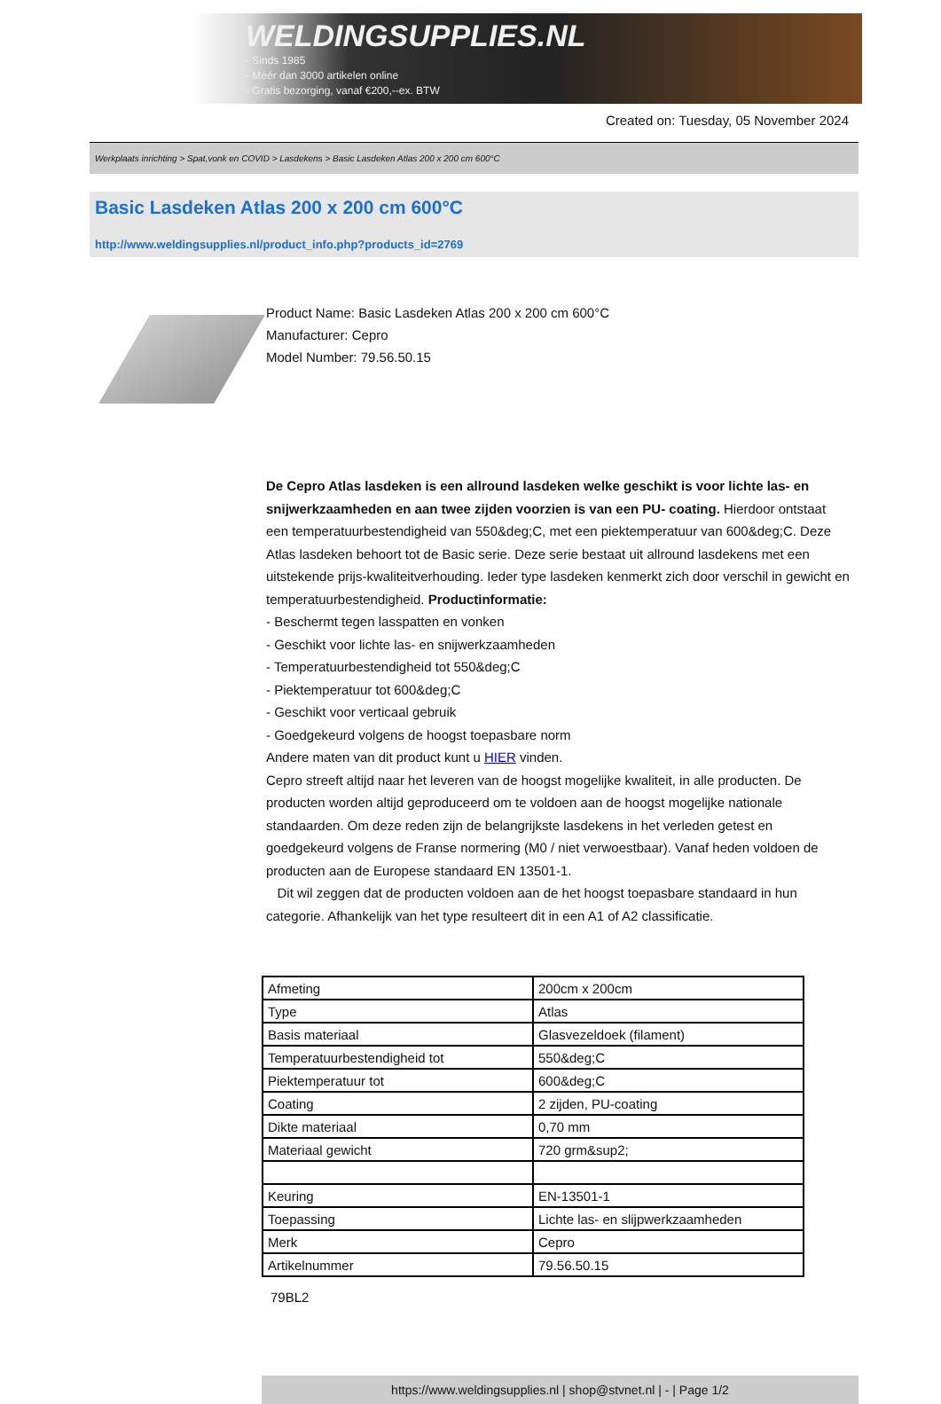WELDINGSUPPLIES.NL
- Sinds 1985
- Méér dan 3000 artikelen online
- Gratis bezorging, vanaf €200,--ex. BTW
Created on: Tuesday, 05 November 2024
Werkplaats inrichting > Spat,vonk en COVID > Lasdekens > Basic Lasdeken Atlas 200 x 200 cm 600°C
Basic Lasdeken Atlas 200 x 200 cm 600°C
http://www.weldingsupplies.nl/product_info.php?products_id=2769
Product Name: Basic Lasdeken Atlas 200 x 200 cm 600°C
Manufacturer: Cepro
Model Number: 79.56.50.15
De Cepro Atlas lasdeken is een allround lasdeken welke geschikt is voor lichte las- en snijwerkzaamheden en aan twee zijden voorzien is van een PU- coating. Hierdoor ontstaat een temperatuurbestendigheid van 550&deg;C, met een piektemperatuur van 600&deg;C. Deze Atlas lasdeken behoort tot de Basic serie. Deze serie bestaat uit allround lasdekens met een uitstekende prijs-kwaliteitverhouding. Ieder type lasdeken kenmerkt zich door verschil in gewicht en temperatuurbestendigheid. Productinformatie:
- Beschermt tegen lasspatten en vonken
- Geschikt voor lichte las- en snijwerkzaamheden
- Temperatuurbestendigheid tot 550&deg;C
- Piektemperatuur tot 600&deg;C
- Geschikt voor verticaal gebruik
- Goedgekeurd volgens de hoogst toepasbare norm
Andere maten van dit product kunt u HIER vinden.
Cepro streeft altijd naar het leveren van de hoogst mogelijke kwaliteit, in alle producten. De producten worden altijd geproduceerd om te voldoen aan de hoogst mogelijke nationale standaarden. Om deze reden zijn de belangrijkste lasdekens in het verleden getest en goedgekeurd volgens de Franse normering (M0 / niet verwoestbaar). Vanaf heden voldoen de producten aan de Europese standaard EN 13501-1.
Dit wil zeggen dat de producten voldoen aan de het hoogst toepasbare standaard in hun categorie. Afhankelijk van het type resulteert dit in een A1 of A2 classificatie.
| Afmeting | 200cm x 200cm |
| Type | Atlas |
| Basis materiaal | Glasvezeldoek (filament) |
| Temperatuurbestendigheid tot | 550&deg;C |
| Piektemperatuur tot | 600&deg;C |
| Coating | 2 zijden, PU-coating |
| Dikte materiaal | 0,70 mm |
| Materiaal gewicht | 720 grm&sup2; |
| Keuring | EN-13501-1 |
| Toepassing | Lichte las- en slijpwerkzaamheden |
| Merk | Cepro |
| Artikelnummer | 79.56.50.15 |
79BL2
https://www.weldingsupplies.nl | shop@stvnet.nl | - | Page 1/2